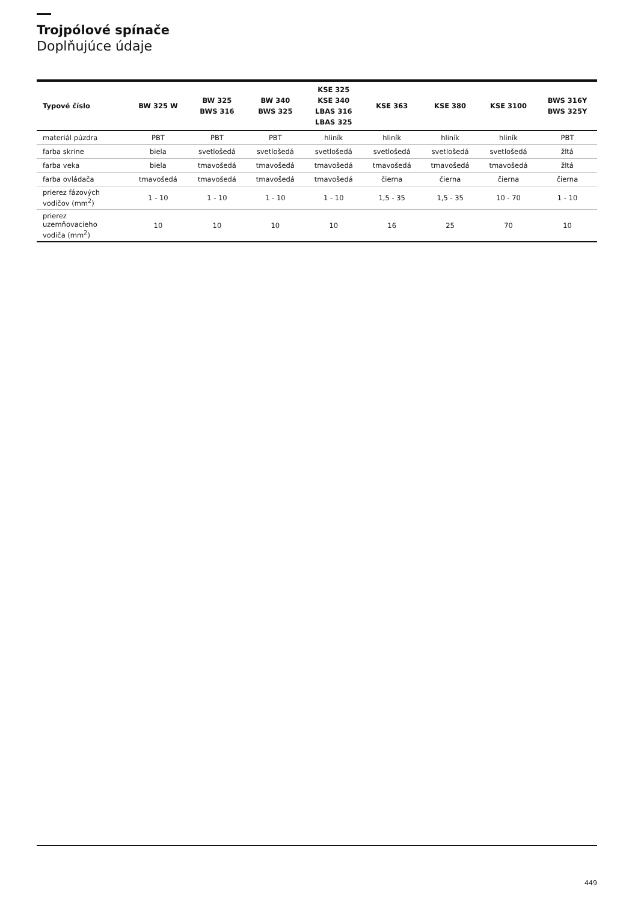Trojpólové spínače
Doplňujúce údaje
| Typové číslo | BW 325 W | BW 325 BWS 316 | BW 340 BWS 325 | KSE 325 KSE 340 LBAS 316 LBAS 325 | KSE 363 | KSE 380 | KSE 3100 | BWS 316Y BWS 325Y |
| --- | --- | --- | --- | --- | --- | --- | --- | --- |
| materiál púzdra | PBT | PBT | PBT | hliník | hliník | hliník | hliník | PBT |
| farba skrine | biela | svetlošedá | svetlošedá | svetlošedá | svetlošedá | svetlošedá | svetlošedá | žltá |
| farba veka | biela | tmavošedá | tmavošedá | tmavošedá | tmavošedá | tmavošedá | tmavošedá | žltá |
| farba ovládača | tmavošedá | tmavošedá | tmavošedá | tmavošedá | čierna | čierna | čierna | čierna |
| prierez fázových vodičov (mm<sup>2</sup>) | 1 - 10 | 1 - 10 | 1 - 10 | 1 - 10 | 1,5 - 35 | 1,5 - 35 | 10 - 70 | 1 - 10 |
| prierez uzemňovacieho vodiča (mm<sup>2</sup>) | 10 | 10 | 10 | 10 | 16 | 25 | 70 | 10 |
449